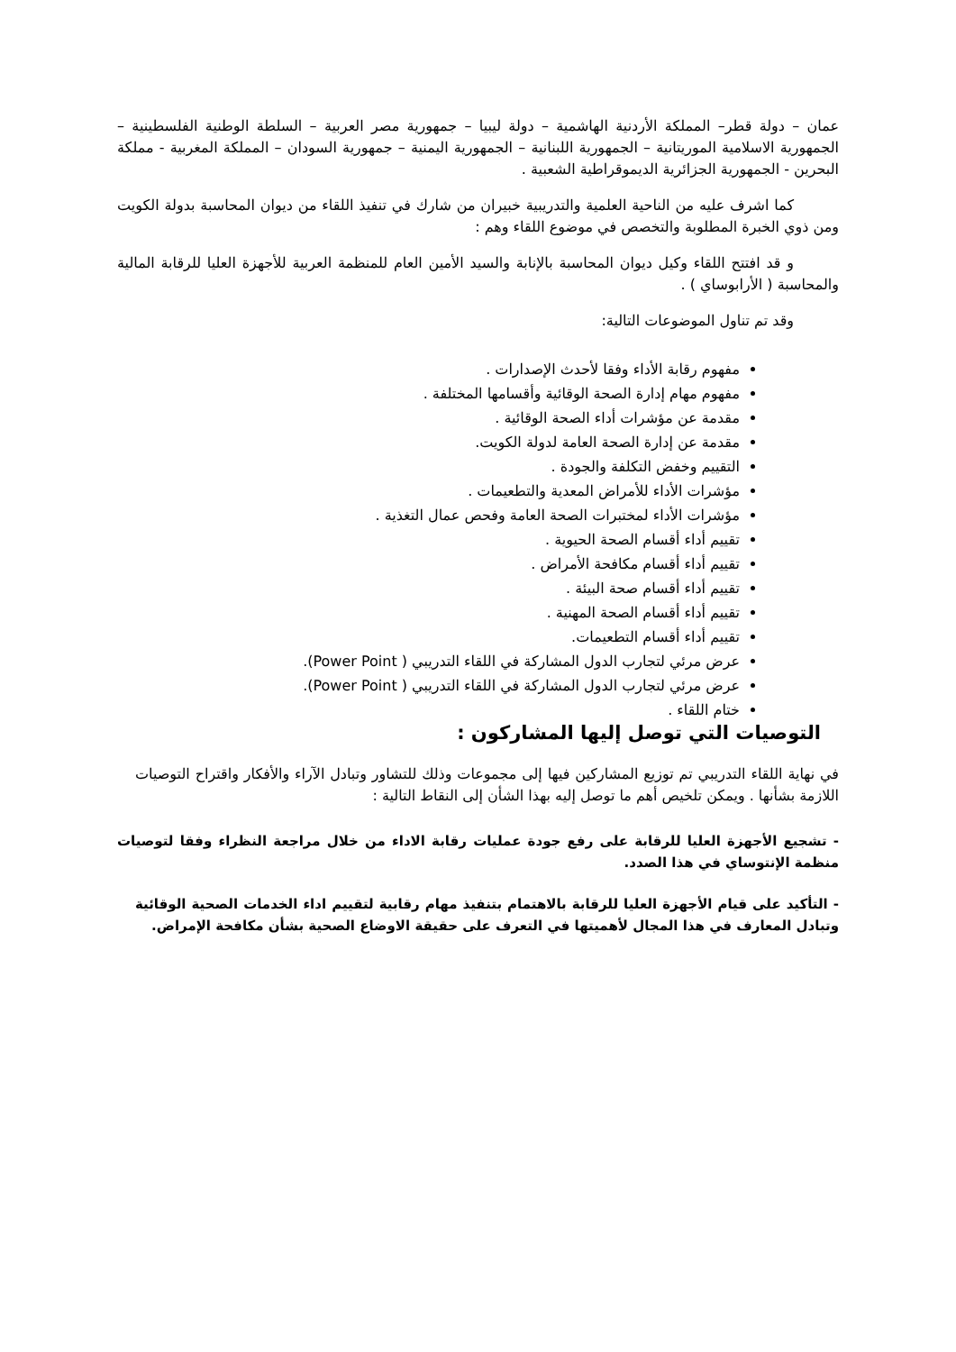عمان – دولة قطر– المملكة الأردنية الهاشمية – دولة ليبيا – جمهورية مصر العربية – السلطة الوطنية الفلسطينية – الجمهورية الاسلامية الموريتانية – الجمهورية اللبنانية – الجمهورية اليمنية – جمهورية السودان – المملكة المغربية - مملكة البحرين - الجمهورية الجزائرية الديموقراطية الشعبية .
كما اشرف عليه من الناحية العلمية والتدريبية خبيران من شارك في تنفيذ اللقاء من ديوان المحاسبة بدولة الكويت ومن ذوي الخبرة المطلوبة والتخصص في موضوع اللقاء وهم :
و قد افتتح اللقاء وكيل ديوان المحاسبة بالإنابة والسيد الأمين العام للمنظمة العربية للأجهزة العليا للرقابة المالية والمحاسبة ( الأرابوساي ) .
وقد تم تناول الموضوعات التالية:
مفهوم رقابة الأداء وفقا لأحدث الإصدارات .
مفهوم مهام إدارة الصحة الوقائية وأقسامها المختلفة .
مقدمة عن مؤشرات أداء الصحة الوقائية .
مقدمة عن إدارة الصحة العامة لدولة الكويت.
التقييم وخفض التكلفة والجودة .
مؤشرات الأداء للأمراض المعدية والتطعيمات .
مؤشرات الأداء لمختبرات الصحة العامة وفحص عمال التغذية .
تقييم أداء أقسام الصحة الحيوية .
تقييم أداء أقسام مكافحة الأمراض .
تقييم أداء أقسام صحة البيئة .
تقييم أداء أقسام الصحة المهنية .
تقييم أداء أقسام التطعيمات.
عرض مرئي لتجارب الدول المشاركة في اللقاء التدريبي ( Power Point).
عرض مرئي لتجارب الدول المشاركة في اللقاء التدريبي ( Power Point).
ختام اللقاء .
التوصيات التي توصل إليها المشاركون :
في نهاية اللقاء التدريبي تم توزيع المشاركين فيها إلى مجموعات وذلك للتشاور وتبادل الآراء والأفكار واقتراح التوصيات اللازمة بشأنها . ويمكن تلخيص أهم ما توصل إليه بهذا الشأن إلى النقاط التالية :
- تشجيع الأجهزة العليا للرقابة على رفع جودة عمليات رقابة الاداء من خلال مراجعة النظراء وفقا لتوصيات منظمة الإنتوساي في هذا الصدد.
- التأكيد على قيام الأجهزة العليا للرقابة بالاهتمام بتنفيذ مهام رقابية لتقييم اداء الخدمات الصحية الوقائية وتبادل المعارف في هذا المجال لأهميتها في التعرف على حقيقة الاوضاع الصحية بشأن مكافحة الإمراض.